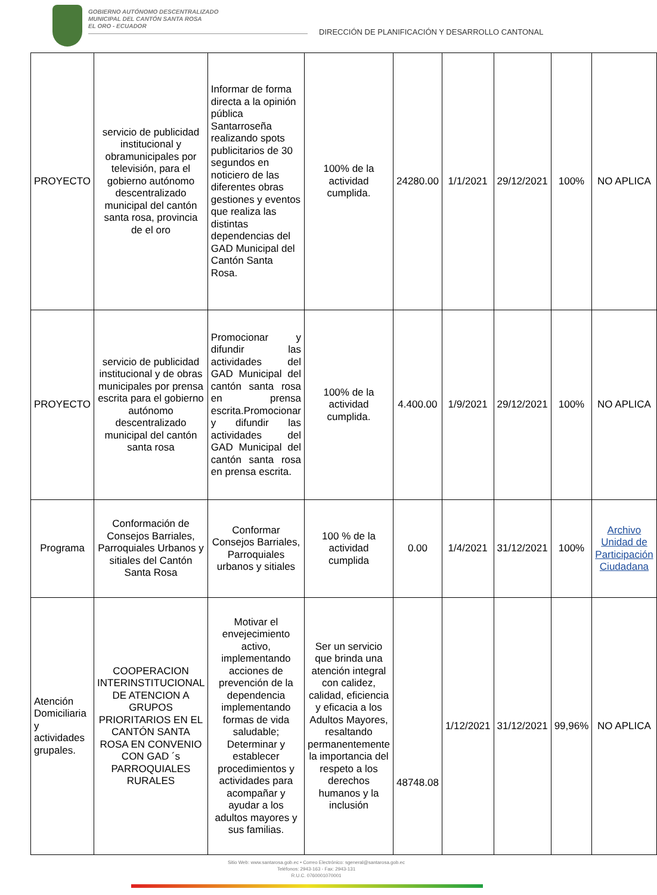GOBIERNO AUTÓNOMO DESCENTRALIZADO
MUNICIPAL DEL CANTÓN SANTA ROSA
EL ORO - ECUADOR
DIRECCIÓN DE PLANIFICACIÓN Y DESARROLLO CANTONAL
| PROYECTO | servicio de publicidad institucional y obramunicipales por televisión, para el gobierno autónomo descentralizado municipal del cantón santa rosa, provincia de el oro | Informar de forma directa a la opinión pública Santarroseña realizando spots publicitarios de 30 segundos en noticiero de las diferentes obras gestiones y eventos que realiza las distintas dependencias del GAD Municipal del Cantón Santa Rosa. | 100% de la actividad cumplida. | 24280.00 | 1/1/2021 | 29/12/2021 | 100% | NO APLICA |
| PROYECTO | servicio de publicidad institucional y de obras municipales por prensa escrita para el gobierno autónomo descentralizado municipal del cantón santa rosa | Promocionar y difundir las actividades del GAD Municipal del cantón santa rosa en prensa escrita.Promocionar y difundir las actividades del GAD Municipal del cantón santa rosa en prensa escrita. | 100% de la actividad cumplida. | 4.400.00 | 1/9/2021 | 29/12/2021 | 100% | NO APLICA |
| Programa | Conformación de Consejos Barriales, Parroquiales Urbanos y sitiales del Cantón Santa Rosa | Conformar Consejos Barriales, Parroquiales urbanos y sitiales | 100 % de la actividad cumplida | 0.00 | 1/4/2021 | 31/12/2021 | 100% | Archivo Unidad de Participación Ciudadana |
| Atención Domiciliaria y actividades grupales. | COOPERACION INTERINSTITUCIONAL DE ATENCION A GRUPOS PRIORITARIOS EN EL CANTÓN SANTA ROSA EN CONVENIO CON GAD ´s PARROQUIALES RURALES | Motivar el envejecimiento activo, implementando acciones de prevención de la dependencia implementando formas de vida saludable; Determinar y establecer procedimientos y actividades para acompañar y ayudar a los adultos mayores y sus familias. | Ser un servicio que brinda una atención integral con calidez, calidad, eficiencia y eficacia a los Adultos Mayores, resaltando permanentemente la importancia del respeto a los derechos humanos y la inclusión | 48748.08 | 1/12/2021 | 31/12/2021 | 99,96% | NO APLICA |
Sitio Web: www.santarosa.gob.ec • Correo Electrónico: sgeneral@santarosa.gob.ec
Teléfonos: 2943-163 - Fax: 2943-131
R.U.C. 0760001070001